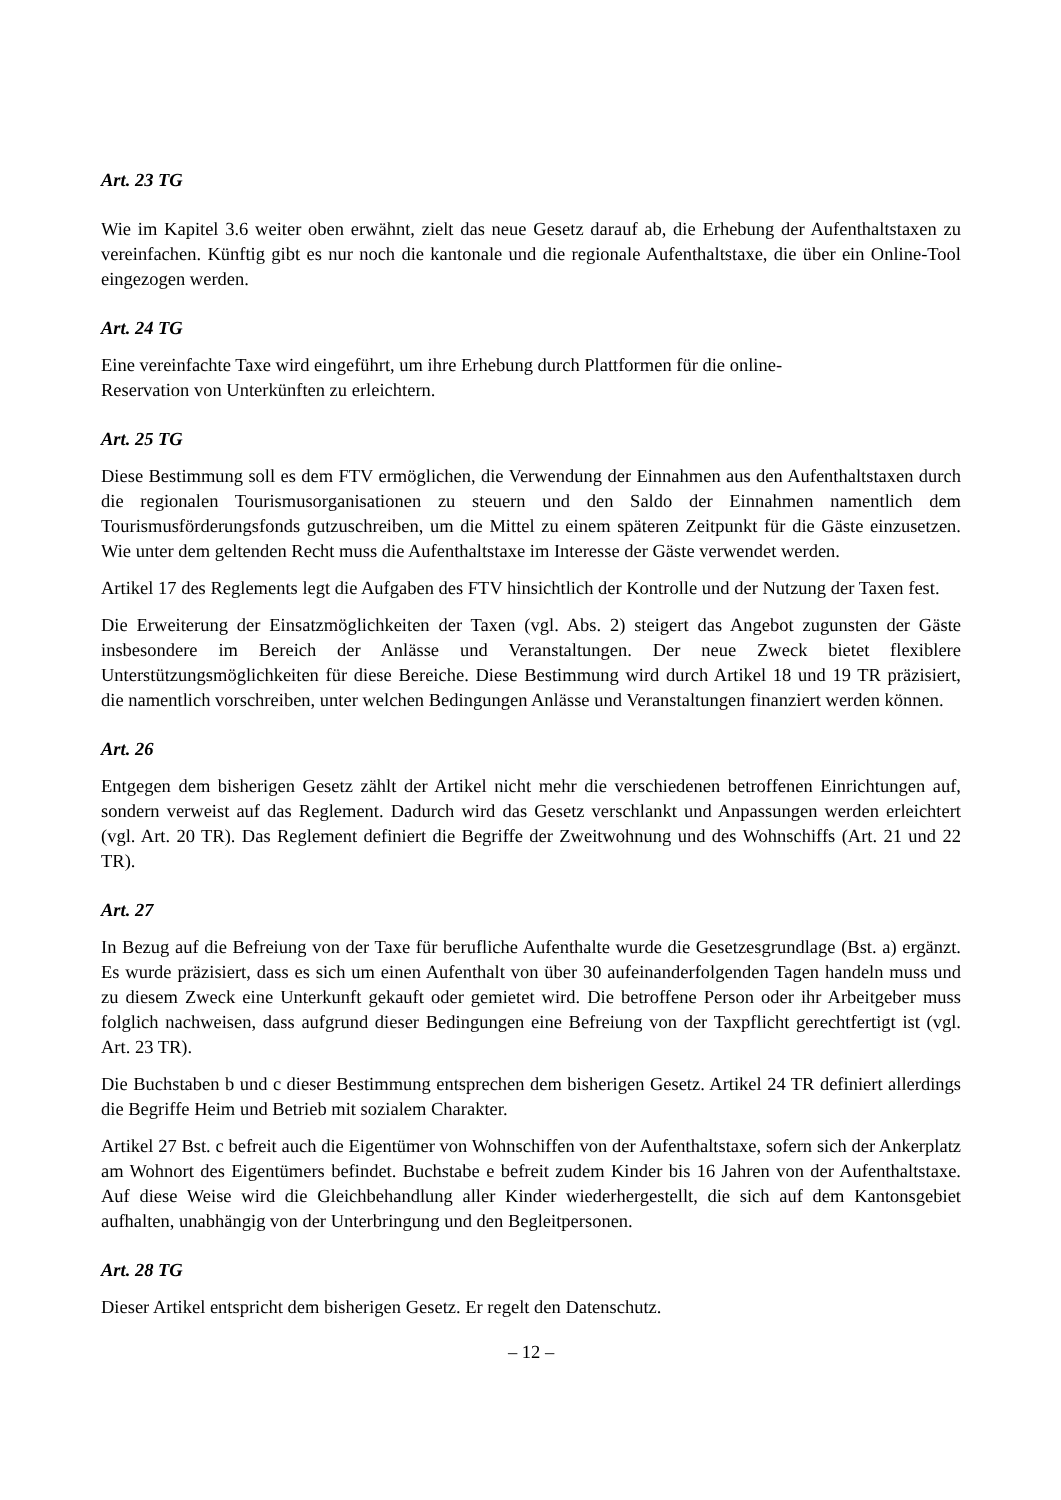Art. 23 TG
Wie im Kapitel 3.6 weiter oben erwähnt, zielt das neue Gesetz darauf ab, die Erhebung der Aufenthaltstaxen zu vereinfachen. Künftig gibt es nur noch die kantonale und die regionale Aufenthaltstaxe, die über ein Online-Tool eingezogen werden.
Art. 24 TG
Eine vereinfachte Taxe wird eingeführt, um ihre Erhebung durch Plattformen für die online-
Reservation von Unterkünften zu erleichtern.
Art. 25 TG
Diese Bestimmung soll es dem FTV ermöglichen, die Verwendung der Einnahmen aus den Aufenthaltstaxen durch die regionalen Tourismusorganisationen zu steuern und den Saldo der Einnahmen namentlich dem Tourismusförderungsfonds gutzuschreiben, um die Mittel zu einem späteren Zeitpunkt für die Gäste einzusetzen. Wie unter dem geltenden Recht muss die Aufenthaltstaxe im Interesse der Gäste verwendet werden.
Artikel 17 des Reglements legt die Aufgaben des FTV hinsichtlich der Kontrolle und der Nutzung der Taxen fest.
Die Erweiterung der Einsatzmöglichkeiten der Taxen (vgl. Abs. 2) steigert das Angebot zugunsten der Gäste insbesondere im Bereich der Anlässe und Veranstaltungen. Der neue Zweck bietet flexiblere Unterstützungsmöglichkeiten für diese Bereiche. Diese Bestimmung wird durch Artikel 18 und 19 TR präzisiert, die namentlich vorschreiben, unter welchen Bedingungen Anlässe und Veranstaltungen finanziert werden können.
Art. 26
Entgegen dem bisherigen Gesetz zählt der Artikel nicht mehr die verschiedenen betroffenen Einrichtungen auf, sondern verweist auf das Reglement. Dadurch wird das Gesetz verschlankt und Anpassungen werden erleichtert (vgl. Art. 20 TR). Das Reglement definiert die Begriffe der Zweitwohnung und des Wohnschiffs (Art. 21 und 22 TR).
Art. 27
In Bezug auf die Befreiung von der Taxe für berufliche Aufenthalte wurde die Gesetzesgrundlage (Bst. a) ergänzt. Es wurde präzisiert, dass es sich um einen Aufenthalt von über 30 aufeinanderfolgenden Tagen handeln muss und zu diesem Zweck eine Unterkunft gekauft oder gemietet wird. Die betroffene Person oder ihr Arbeitgeber muss folglich nachweisen, dass aufgrund dieser Bedingungen eine Befreiung von der Taxpflicht gerechtfertigt ist (vgl. Art. 23 TR).
Die Buchstaben b und c dieser Bestimmung entsprechen dem bisherigen Gesetz. Artikel 24 TR definiert allerdings die Begriffe Heim und Betrieb mit sozialem Charakter.
Artikel 27 Bst. c befreit auch die Eigentümer von Wohnschiffen von der Aufenthaltstaxe, sofern sich der Ankerplatz am Wohnort des Eigentümers befindet. Buchstabe e befreit zudem Kinder bis 16 Jahren von der Aufenthaltstaxe. Auf diese Weise wird die Gleichbehandlung aller Kinder wiederhergestellt, die sich auf dem Kantonsgebiet aufhalten, unabhängig von der Unterbringung und den Begleitpersonen.
Art. 28 TG
Dieser Artikel entspricht dem bisherigen Gesetz. Er regelt den Datenschutz.
– 12 –